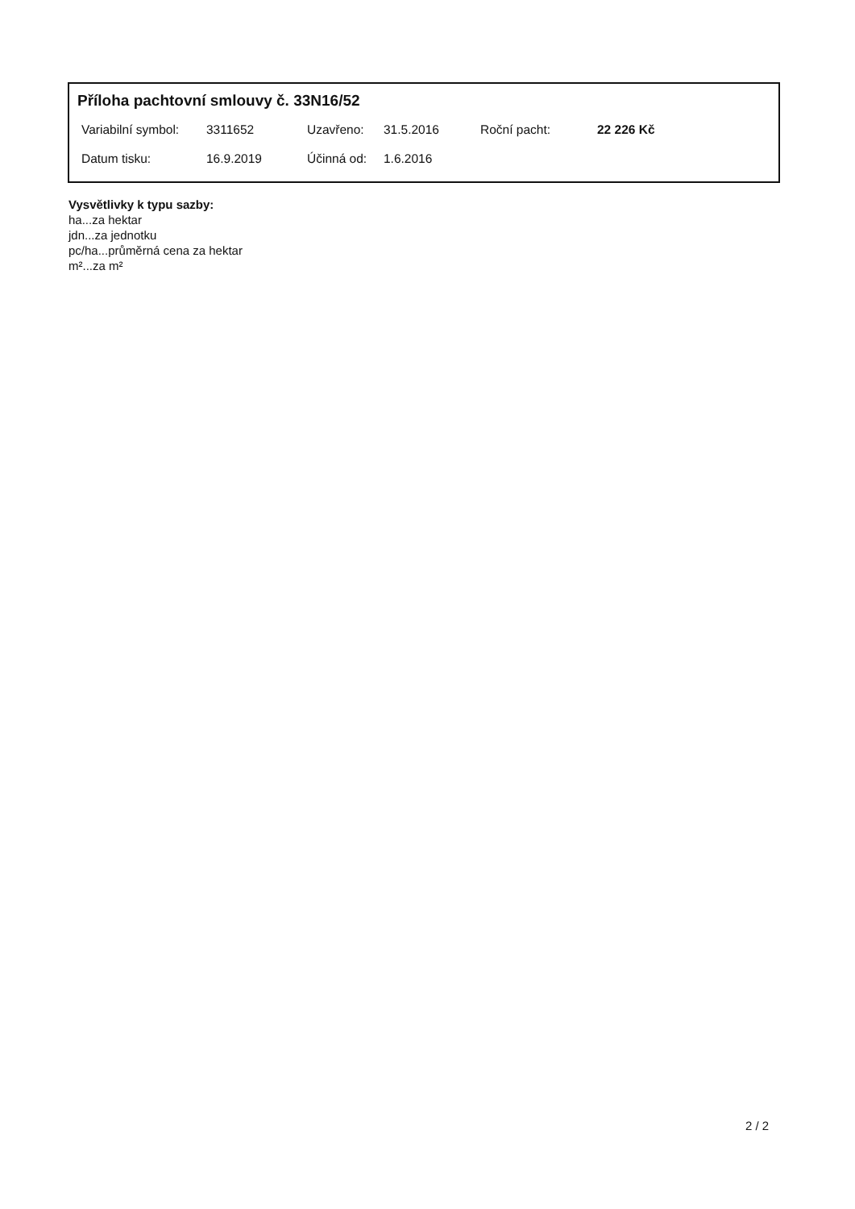Příloha pachtovní smlouvy č. 33N16/52
| Variabilní symbol: | 3311652 | Uzavřeno: | 31.5.2016 | Roční pacht: | 22 226 Kč |
| Datum tisku: | 16.9.2019 | Účinná od: | 1.6.2016 | | |
Vysvětlivky k typu sazby:
ha...za hektar
jdn...za jednotku
pc/ha...průměrná cena za hektar
m²...za m²
2 / 2